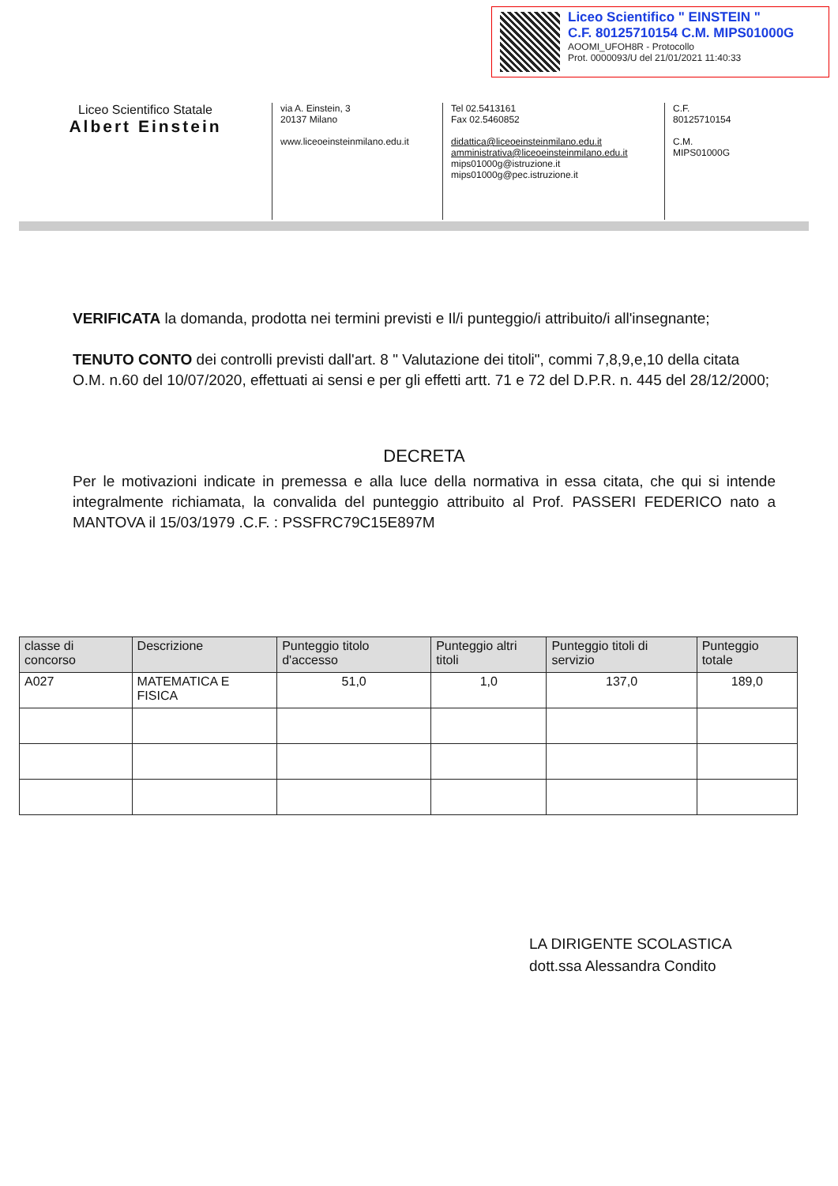Liceo Scientifico " EINSTEIN "
C.F. 80125710154 C.M. MIPS01000G
AOOMI_UFOH8R - Protocollo
Prot. 0000093/U del 21/01/2021 11:40:33
Liceo Scientifico Statale
Albert Einstein
via A. Einstein, 3
20137 Milano
www.liceoeinsteinmilano.edu.it
Tel 02.5413161
Fax 02.5460852
didattica@liceoeinsteinmilano.edu.it
amministrativa@liceoeinsteinmilano.edu.it
mips01000g@istruzione.it
mips01000g@pec.istruzione.it
C.F.
80125710154
C.M.
MIPS01000G
VERIFICATA la domanda, prodotta nei termini previsti e Il/i punteggio/i attribuito/i all'insegnante;
TENUTO CONTO dei controlli previsti dall'art. 8 " Valutazione dei titoli", commi 7,8,9,e,10 della citata O.M. n.60 del 10/07/2020, effettuati ai sensi e per gli effetti artt. 71 e 72 del D.P.R. n. 445 del 28/12/2000;
DECRETA
Per le motivazioni indicate in premessa e alla luce della normativa in essa citata, che qui si intende integralmente richiamata, la convalida del punteggio attribuito al Prof. PASSERI FEDERICO nato a MANTOVA il 15/03/1979 .C.F. : PSSFRC79C15E897M
| classe di concorso | Descrizione | Punteggio titolo d'accesso | Punteggio altri titoli | Punteggio titoli di servizio | Punteggio totale |
| --- | --- | --- | --- | --- | --- |
| A027 | MATEMATICA E FISICA | 51,0 | 1,0 | 137,0 | 189,0 |
LA DIRIGENTE SCOLASTICA
dott.ssa Alessandra Condito